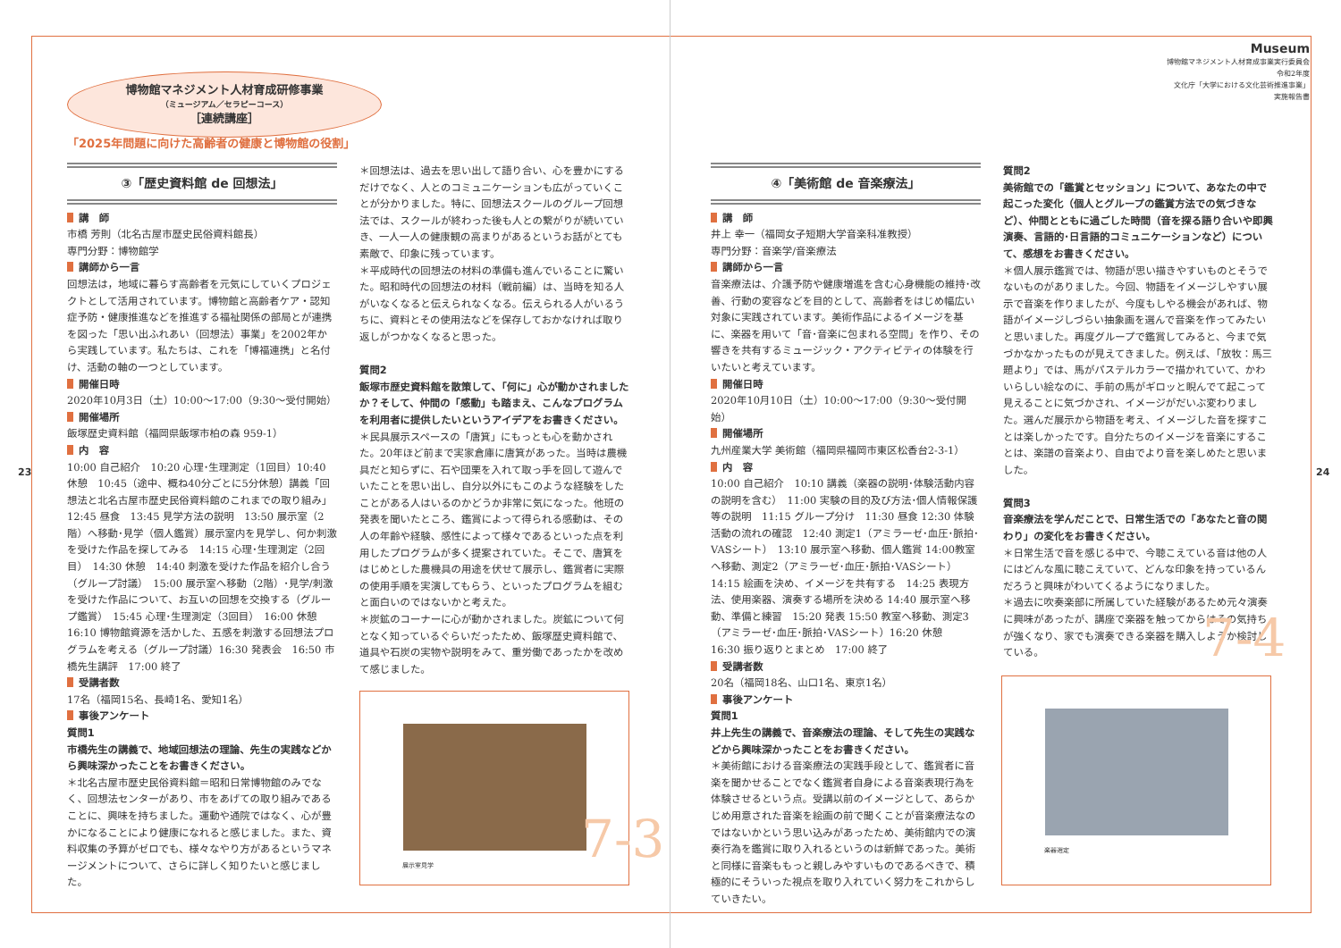博物館マネジメント人材育成研修事業
（ミュージアム／セラピーコース）
［連続講座］
「2025年問題に向けた高齢者の健康と博物館の役割」
23
③「歴史資料館 de 回想法」
講　師
市橋 芳則（北名古屋市歴史民俗資料館長）
専門分野：博物館学
講師から一言
回想法は，地域に暮らす高齢者を元気にしていくプロジェクトとして活用されています。博物館と高齢者ケア・認知症予防・健康推進などを推進する福祉関係の部局とが連携を図った「思い出ふれあい（回想法）事業」を2002年から実践しています。私たちは、これを「博福連携」と名付け、活動の軸の一つとしています。
開催日時
2020年10月3日（土）10:00〜17:00（9:30〜受付開始）
開催場所
飯塚歴史資料館（福岡県飯塚市柏の森 959-1）
内　容
10:00 自己紹介　10:20 心理･生理測定（1回目）10:40 休憩　10:45（途中、概ね40分ごとに5分休憩）講義「回想法と北名古屋市歴史民俗資料館のこれまでの取り組み」 12:45 昼食　13:45 見学方法の説明　13:50 展示室（2階）へ移動･見学（個人鑑賞）展示室内を見学し、何か刺激を受けた作品を探してみる　14:15 心理･生理測定（2回目）　14:30 休憩　14:40 刺激を受けた作品を紹介し合う（グループ討議）　15:00 展示室へ移動（2階）･見学/刺激を受けた作品について、お互いの回想を交換する（グループ鑑賞）　15:45 心理･生理測定（3回目）　16:00 休憩　16:10 博物館資源を活かした、五感を刺激する回想法プログラムを考える（グループ討議）16:30 発表会　16:50 市橋先生講評　17:00 終了
受講者数
17名（福岡15名、長崎1名、愛知1名）
事後アンケート
質問1
市橋先生の講義で、地域回想法の理論、先生の実践などから興味深かったことをお書きください。
＊北名古屋市歴史民俗資料館＝昭和日常博物館のみでなく、回想法センターがあり、市をあげての取り組みであることに、興味を持ちました。運動や通院ではなく、心が豊かになることにより健康になれると感じました。また、資料収集の予算がゼロでも、様々なやり方があるというマネージメントについて、さらに詳しく知りたいと感じました。
＊回想法は、過去を思い出して語り合い、心を豊かにするだけでなく、人とのコミュニケーションも広がっていくことが分かりました。特に、回想法スクールのグループ回想法では、スクールが終わった後も人との繋がりが続いていき、一人一人の健康観の高まりがあるというお話がとても素敵で、印象に残っています。
＊平成時代の回想法の材料の準備も進んでいることに驚いた。昭和時代の回想法の材料（戦前編）は、当時を知る人がいなくなると伝えられなくなる。伝えられる人がいるうちに、資料とその使用法などを保存しておかなければ取り返しがつかなくなると思った。
質問2
飯塚市歴史資料館を散策して､「何に」心が動かされましたか？そして、仲間の「感動」も踏まえ、こんなプログラムを利用者に提供したいというアイデアをお書きください。
＊民具展示スペースの「唐箕」にもっとも心を動かされた。20年ほど前まで実家倉庫に唐箕があった。当時は農機具だと知らずに、石や団栗を入れて取っ手を回して遊んでいたことを思い出し、自分以外にもこのような経験をしたことがある人はいるのかどうか非常に気になった。他班の発表を聞いたところ、鑑賞によって得られる感動は、その人の年齢や経験、感性によって様々であるといった点を利用したプログラムが多く提案されていた。そこで、唐箕をはじめとした農機具の用途を伏せて展示し、鑑賞者に実際の使用手順を実演してもらう、といったプログラムを組むと面白いのではないかと考えた。
＊炭鉱のコーナーに心が動かされました。炭鉱について何となく知っているぐらいだったため、飯塚歴史資料館で、道具や石炭の実物や説明をみて、重労働であったかを改めて感じました。
展示室見学
7-3
Museum
博物館マネジメント人材育成事業実行委員会
令和2年度
文化庁「大学における文化芸術推進事業」
実施報告書
24
④「美術館 de 音楽療法」
講　師
井上 幸一（福岡女子短期大学音楽科准教授）
専門分野：音楽学/音楽療法
講師から一言
音楽療法は、介護予防や健康増進を含む心身機能の維持･改善、行動の変容などを目的として、高齢者をはじめ幅広い対象に実践されています。美術作品によるイメージを基に、楽器を用いて「音･音楽に包まれる空間」を作り、その響きを共有するミュージック・アクティビティの体験を行いたいと考えています。
開催日時
2020年10月10日（土）10:00〜17:00（9:30〜受付開始）
開催場所
九州産業大学 美術館（福岡県福岡市東区松香台2-3-1）
内　容
10:00 自己紹介　10:10 講義（楽器の説明･体験活動内容の説明を含む）　11:00 実験の目的及び方法･個人情報保護等の説明　11:15 グループ分け　11:30 昼食 12:30 体験活動の流れの確認　12:40 測定1（アミラーゼ･血圧･脈拍･VASシート）　13:10 展示室へ移動、個人鑑賞 14:00教室へ移動、測定2（アミラーゼ･血圧･脈拍･VASシート）　14:15 絵画を決め、イメージを共有する　14:25 表現方法、使用楽器、演奏する場所を決める 14:40 展示室へ移動、準備と練習　15:20 発表 15:50 教室へ移動、測定3（アミラーゼ･血圧･脈拍･VASシート）16:20 休憩　16:30 振り返りとまとめ　17:00 終了
受講者数
20名（福岡18名、山口1名、東京1名）
事後アンケート
質問1
井上先生の講義で、音楽療法の理論、そして先生の実践などから興味深かったことをお書きください。
＊美術館における音楽療法の実践手段として、鑑賞者に音楽を聞かせることでなく鑑賞者自身による音楽表現行為を体験させるという点。受講以前のイメージとして、あらかじめ用意された音楽を絵画の前で聞くことが音楽療法なのではないかという思い込みがあったため、美術館内での演奏行為を鑑賞に取り入れるというのは新鮮であった。美術と同様に音楽ももっと親しみやすいものであるべきで、積極的にそういった視点を取り入れていく努力をこれからしていきたい。
質問2
美術館での「鑑賞とセッション」について、あなたの中で起こった変化（個人とグループの鑑賞方法での気づきなど）、仲間とともに過ごした時間（音を探る語り合いや即興演奏、言語的･日言語的コミュニケーションなど）について、感想をお書きください。
＊個人展示鑑賞では、物語が思い描きやすいものとそうでないものがありました。今回、物語をイメージしやすい展示で音楽を作りましたが、今度もしやる機会があれば、物語がイメージしづらい抽象画を選んで音楽を作ってみたいと思いました。再度グループで鑑賞してみると、今まで気づかなかったものが見えてきました。例えば､「放牧：馬三題より」では、馬がパステルカラーで描かれていて、かわいらしい絵なのに、手前の馬がギロッと睨んでて起こって見えることに気づかされ、イメージがだいぶ変わりました。選んだ展示から物語を考え、イメージした音を探すことは楽しかったです。自分たちのイメージを音楽にすることは、楽譜の音楽より、自由でより音を楽しめたと思いました。
質問3
音楽療法を学んだことで、日常生活での「あなたと音の関わり」の変化をお書きください。
＊日常生活で音を感じる中で、今聴こえている音は他の人にはどんな風に聴こえていて、どんな印象を持っているんだろうと興味がわいてくるようになりました。
＊過去に吹奏楽部に所属していた経験があるため元々演奏に興味があったが、講座で楽器を触ってからはその気持ちが強くなり、家でも演奏できる楽器を購入しようか検討している。
7-4
楽器選定